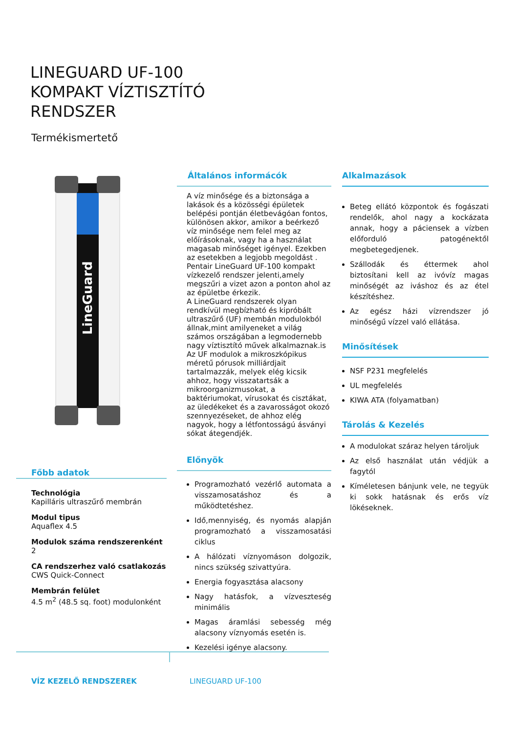LINEGUARD UF-100
KOMPAKT VÍZTISZTÍTÓ
RENDSZER
Termékismertető
LineGuard
Főbb adatok
Technológia
Kapilláris ultraszűrő membrán
Modul tipus
Aquaflex 4.5
Modulok száma rendszerenként
2
CA rendszerhez való csatlakozás
CWS Quick-Connect
Membrán felület
4.5 m<sup>2</sup> (48.5 sq. foot) modulonként
Általános informácók
A víz minősége és a biztonsága a lakások és a közösségi épületek belépési pontján életbevágóan fontos, különösen akkor, amikor a beérkező víz minősége nem felel meg az előírásoknak, vagy ha a használat magasab minőséget igényel. Ezekben az esetekben a legjobb megoldást .
Pentair LineGuard UF-100 kompakt vízkezelő rendszer jelenti,amely megszűri a vizet azon a ponton ahol az az épületbe érkezik.
A LineGuard rendszerek olyan rendkívül megbízható és kipróbált ultraszűrő (UF) membán modulokból állnak,mint amilyeneket a világ számos országában a legmodernebb nagy víztisztító művek alkalmaznak.is Az UF modulok a mikroszkópikus méretű pórusok milliárdjait tartalmazzák, melyek elég kicsik ahhoz, hogy visszatartsák a mikroorganizmusokat, a baktériumokat, vírusokat és cisztákat, az üledékeket és a zavarosságot okozó szennyezéseket, de ahhoz elég nagyok, hogy a létfontosságú ásványi sókat átegendjék.
Előnyök
Programozható vezérlő automata a visszamosatáshoz és a működtetéshez.
Idő,mennyiség, és nyomás alapján programozható a visszamosatási ciklus
A hálózati víznyomáson dolgozik, nincs szükség szivattyúra.
Energia fogyasztása alacsony
Nagy hatásfok, a vízveszteség minimális
Magas áramlási sebesség még alacsony víznyomás esetén is.
Kezelési igénye alacsony.
Alkalmazások
Beteg ellátó központok és fogászati rendelők, ahol nagy a kockázata annak, hogy a páciensek a vízben előforduló patogénektől megbetegedjenek.
Szállodák és éttermek ahol biztosítani kell az ivóvíz magas minőségét az iváshoz és az étel készítéshez.
Az egész házi vízrendszer jó minőségű vízzel való ellátása.
Minősítések
NSF P231 megfelelés
UL megfelelés
KIWA ATA (folyamatban)
Tárolás & Kezelés
A modulokat száraz helyen tároljuk
Az első használat után védjük a fagytól
Kíméletesen bánjunk vele, ne tegyük ki sokk hatásnak és erős víz lökéseknek.
VÍZ KEZELŐ RENDSZEREK LINEGUARD UF-100